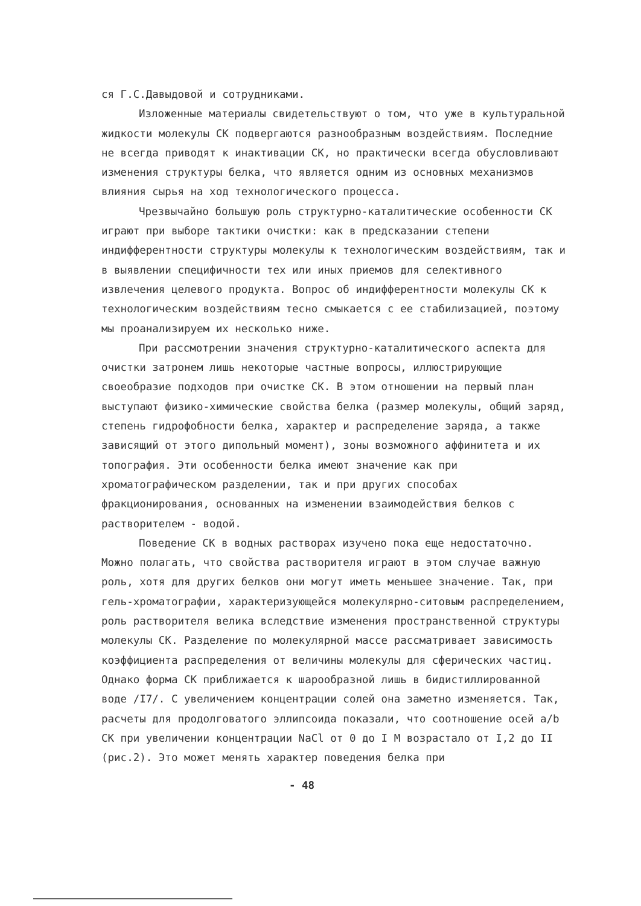ся Г.С.Давыдовой и сотрудниками.
Изложенные материалы свидетельствуют о том, что уже в культуральной жидкости молекулы СК подвергаются разнообразным воздействиям. Последние не всегда приводят к инактивации СК, но практически всегда обусловливают изменения структуры белка, что является одним из основных механизмов влияния сырья на ход технологического процесса.
Чрезвычайно большую роль структурно-каталитические особенности СК играют при выборе тактики очистки: как в предсказании степени индифферентности структуры молекулы к технологическим воздействиям, так и в выявлении специфичности тех или иных приемов для селективного извлечения целевого продукта. Вопрос об индифферентности молекулы СК к технологическим воздействиям тесно смыкается с ее стабилизацией, поэтому мы проанализируем их несколько ниже.
При рассмотрении значения структурно-каталитического аспекта для очистки затронем лишь некоторые частные вопросы, иллюстрирующие своеобразие подходов при очистке СК. В этом отношении на первый план выступают физико-химические свойства белка (размер молекулы, общий заряд, степень гидрофобности белка, характер и распределение заряда, а также зависящий от этого дипольный момент), зоны возможного аффинитета и их топография. Эти особенности белка имеют значение как при хроматографическом разделении, так и при других способах фракционирования, основанных на изменении взаимодействия белков с растворителем - водой.
Поведение СК в водных растворах изучено пока еще недостаточно. Можно полагать, что свойства растворителя играют в этом случае важную роль, хотя для других белков они могут иметь меньшее значение. Так, при гель-хроматографии, характеризующейся молекулярно-ситовым распределением, роль растворителя велика вследствие изменения пространственной структуры молекулы СК. Разделение по молекулярной массе рассматривает зависимость коэффициента распределения от величины молекулы для сферических частиц. Однако форма СК приближается к шарообразной лишь в бидистиллированной воде /I7/. С увеличением концентрации солей она заметно изменяется. Так, расчеты для продолговатого эллипсоида показали, что соотношение осей a/b СК при увеличении концентрации NaCl от 0 до I M возрастало от I,2 до II (рис.2). Это может менять характер поведения белка при
- 48